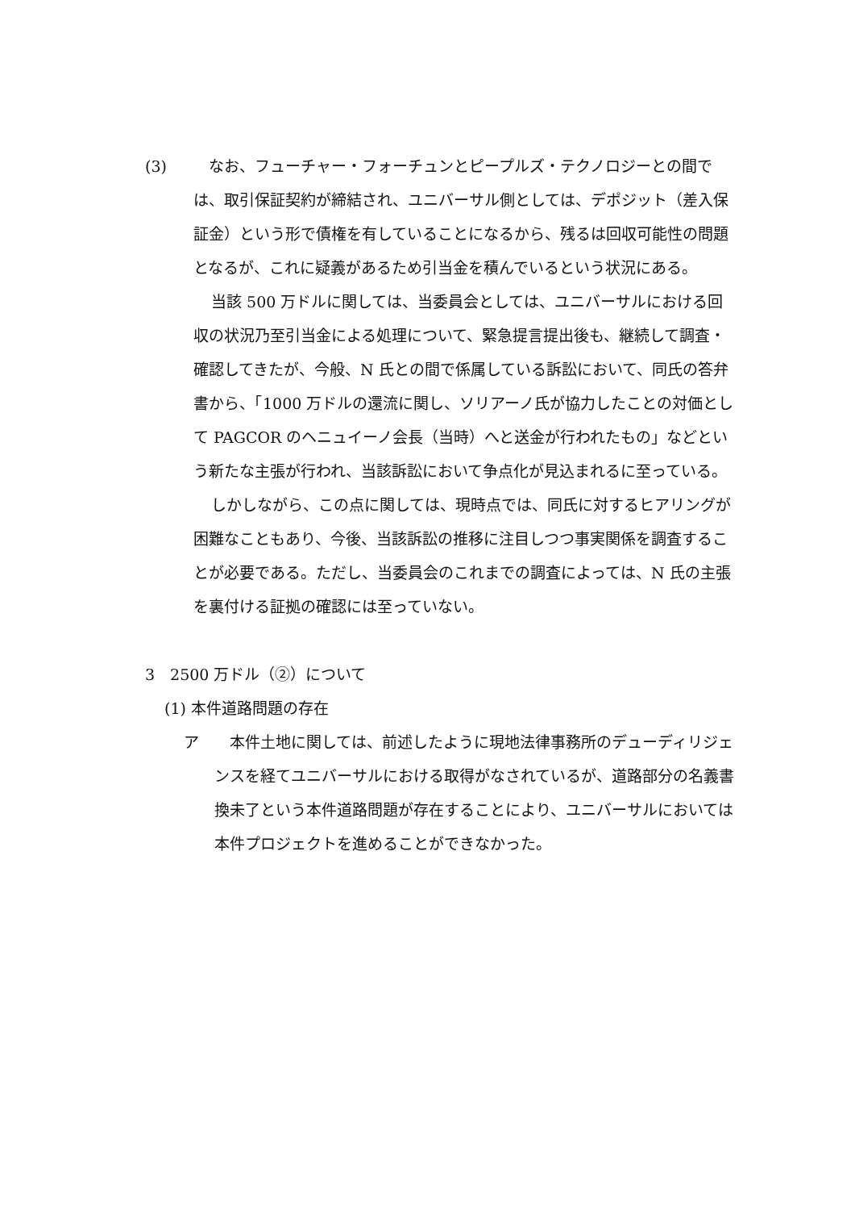(3) 　なお、フューチャー・フォーチュンとピープルズ・テクノロジーとの間では、取引保証契約が締結され、ユニバーサル側としては、デポジット（差入保証金）という形で債権を有していることになるから、残るは回収可能性の問題となるが、これに疑義があるため引当金を積んでいるという状況にある。
当該 500 万ドルに関しては、当委員会としては、ユニバーサルにおける回収の状況乃至引当金による処理について、緊急提言提出後も、継続して調査・確認してきたが、今般、N 氏との間で係属している訴訟において、同氏の答弁書から、「1000 万ドルの還流に関し、ソリアーノ氏が協力したことの対価として PAGCOR のヘニュイーノ会長（当時）へと送金が行われたもの」などという新たな主張が行われ、当該訴訟において争点化が見込まれるに至っている。
しかしながら、この点に関しては、現時点では、同氏に対するヒアリングが困難なこともあり、今後、当該訴訟の推移に注目しつつ事実関係を調査することが必要である。ただし、当委員会のこれまでの調査によっては、N 氏の主張を裏付ける証拠の確認には至っていない。
3　2500 万ドル（②）について
(1) 本件道路問題の存在
ア 　本件土地に関しては、前述したように現地法律事務所のデューディリジェンスを経てユニバーサルにおける取得がなされているが、道路部分の名義書換未了という本件道路問題が存在することにより、ユニバーサルにおいては本件プロジェクトを進めることができなかった。